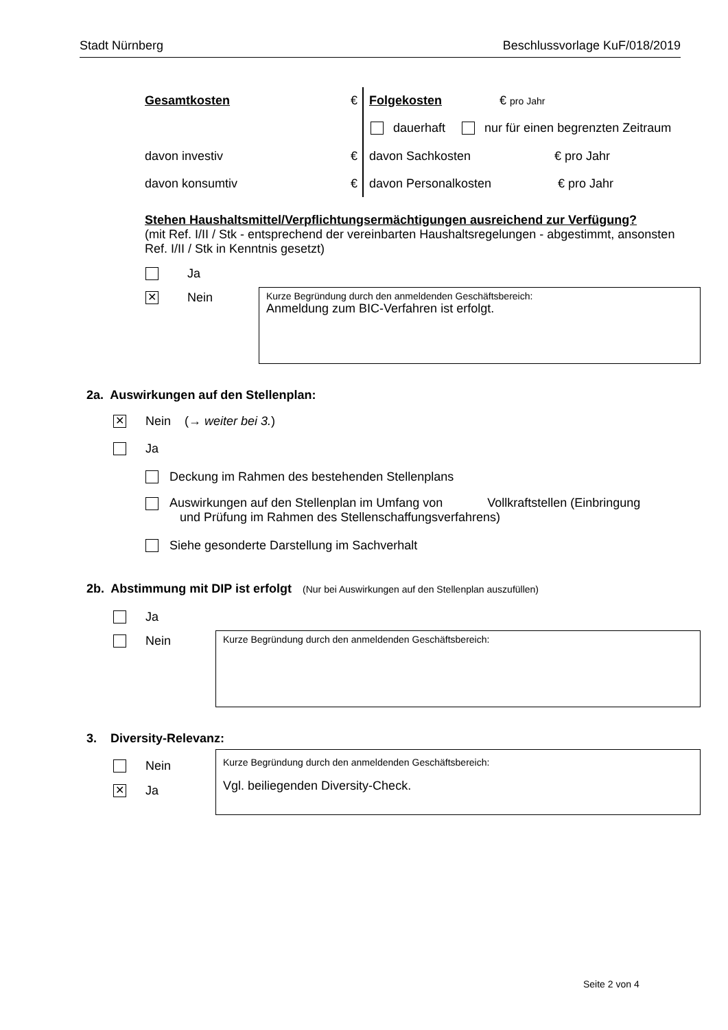Stadt Nürnberg Beschlussvorlage KuF/018/2019
Gesamtkosten € Folgekosten € pro Jahr
dauerhaft nur für einen begrenzten Zeitraum
davon investiv € davon Sachkosten € pro Jahr
davon konsumtiv € davon Personalkosten € pro Jahr
Stehen Haushaltsmittel/Verpflichtungsermächtigungen ausreichend zur Verfügung?
(mit Ref. I/II / Stk - entsprechend der vereinbarten Haushaltsregelungen - abgestimmt, ansonsten Ref. I/II / Stk in Kenntnis gesetzt)
Ja
✕ Nein
Kurze Begründung durch den anmeldenden Geschäftsbereich:
Anmeldung zum BIC-Verfahren ist erfolgt.
2a. Auswirkungen auf den Stellenplan:
✕ Nein (→ weiter bei 3.)
Ja
Deckung im Rahmen des bestehenden Stellenplans
Auswirkungen auf den Stellenplan im Umfang von Vollkraftstellen (Einbringung
und Prüfung im Rahmen des Stellenschaffungsverfahrens)
Siehe gesonderte Darstellung im Sachverhalt
2b. Abstimmung mit DIP ist erfolgt (Nur bei Auswirkungen auf den Stellenplan auszufüllen)
Ja
Nein Kurze Begründung durch den anmeldenden Geschäftsbereich:
3. Diversity-Relevanz:
Nein
✕ Ja
Kurze Begründung durch den anmeldenden Geschäftsbereich:
Vgl. beiliegenden Diversity-Check.
Seite 2 von 4